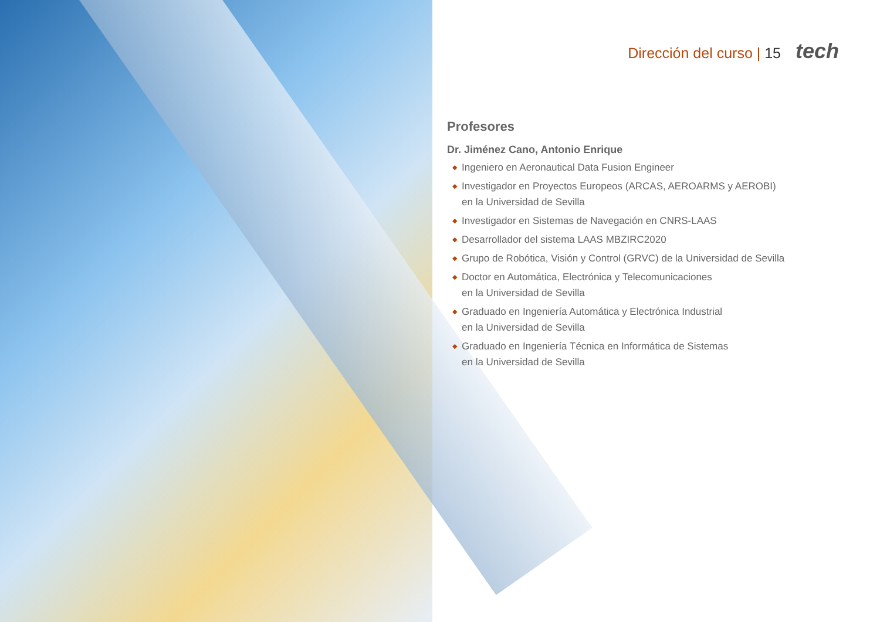Dirección del curso | 15 tech
Profesores
Dr. Jiménez Cano, Antonio Enrique
◆ Ingeniero en Aeronautical Data Fusion Engineer
◆ Investigador en Proyectos Europeos (ARCAS, AEROARMS y AEROBI)
en la Universidad de Sevilla
◆ Investigador en Sistemas de Navegación en CNRS-LAAS
◆ Desarrollador del sistema LAAS MBZIRC2020
◆ Grupo de Robótica, Visión y Control (GRVC) de la Universidad de Sevilla
◆ Doctor en Automática, Electrónica y Telecomunicaciones
en la Universidad de Sevilla
◆ Graduado en Ingeniería Automática y Electrónica Industrial
en la Universidad de Sevilla
◆ Graduado en Ingeniería Técnica en Informática de Sistemas
en la Universidad de Sevilla